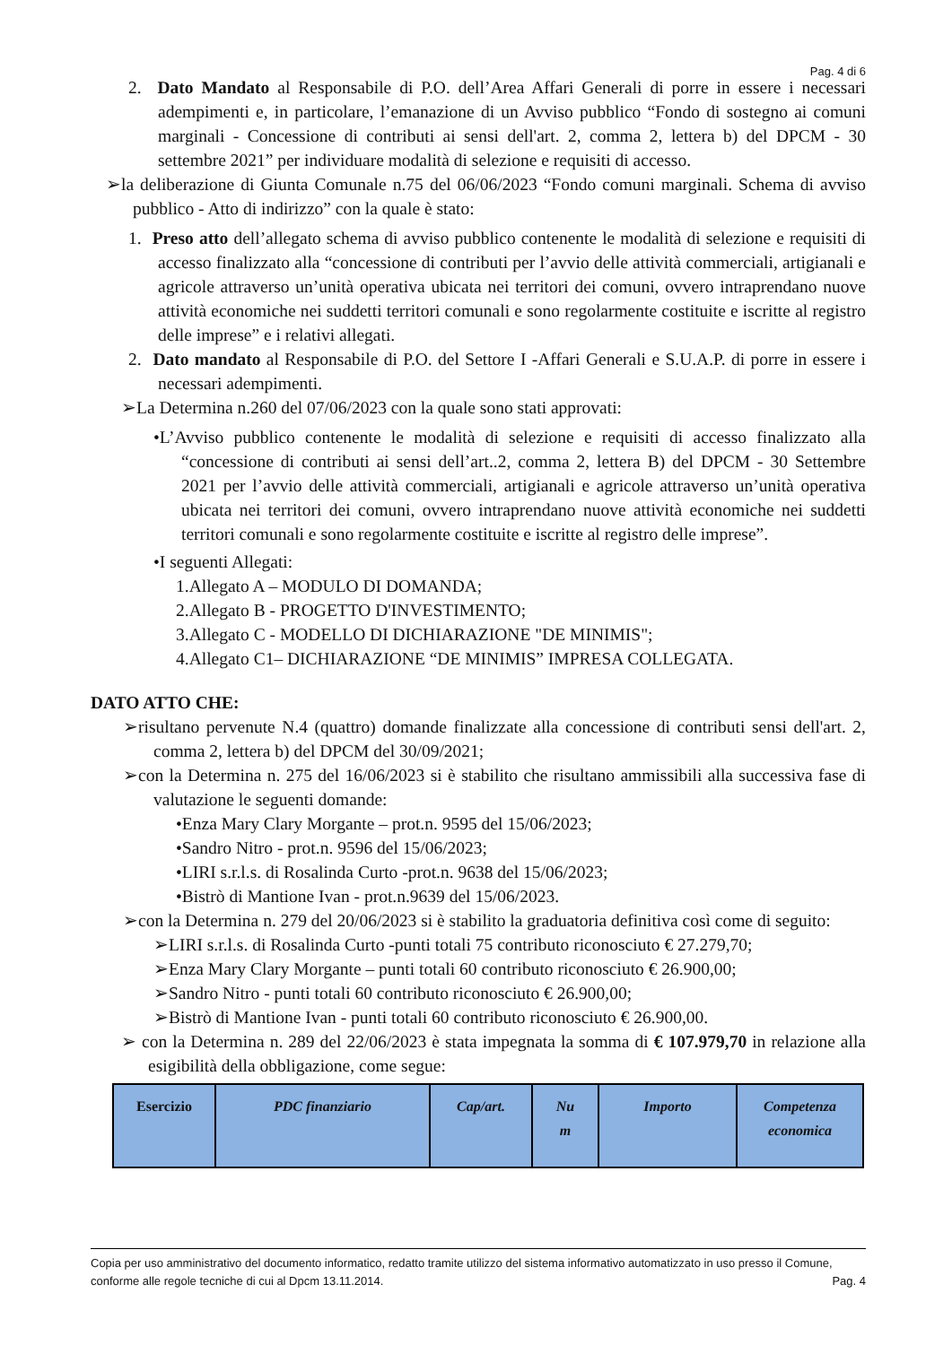Pag. 4 di 6
2. Dato Mandato al Responsabile di P.O. dell’Area Affari Generali di porre in essere i necessari adempimenti e, in particolare, l’emanazione di un Avviso pubblico “Fondo di sostegno ai comuni marginali - Concessione di contributi ai sensi dell'art. 2, comma 2, lettera b) del DPCM - 30 settembre 2021” per individuare modalità di selezione e requisiti di accesso.
➢la deliberazione di Giunta Comunale n.75 del 06/06/2023 “Fondo comuni marginali. Schema di avviso pubblico - Atto di indirizzo” con la quale è stato:
1. Preso atto dell’allegato schema di avviso pubblico contenente le modalità di selezione e requisiti di accesso finalizzato alla “concessione di contributi per l’avvio delle attività commerciali, artigianali e agricole attraverso un’unità operativa ubicata nei territori dei comuni, ovvero intraprendano nuove attività economiche nei suddetti territori comunali e sono regolarmente costituite e iscritte al registro delle imprese” e i relativi allegati.
2. Dato mandato al Responsabile di P.O. del Settore I -Affari Generali e S.U.A.P. di porre in essere i necessari adempimenti.
➢La Determina n.260 del 07/06/2023 con la quale sono stati approvati:
•L’Avviso pubblico contenente le modalità di selezione e requisiti di accesso finalizzato alla “concessione di contributi ai sensi dell’art..2, comma 2, lettera B) del DPCM - 30 Settembre 2021 per l’avvio delle attività commerciali, artigianali e agricole attraverso un’unità operativa ubicata nei territori dei comuni, ovvero intraprendano nuove attività economiche nei suddetti territori comunali e sono regolarmente costituite e iscritte al registro delle imprese”.
•I seguenti Allegati:
1.Allegato A – MODULO DI DOMANDA;
2.Allegato B - PROGETTO D'INVESTIMENTO;
3.Allegato C - MODELLO DI DICHIARAZIONE "DE MINIMIS";
4.Allegato C1– DICHIARAZIONE “DE MINIMIS” IMPRESA COLLEGATA.
DATO ATTO CHE:
➢risultano pervenute N.4 (quattro) domande finalizzate alla concessione di contributi sensi dell'art. 2, comma 2, lettera b) del DPCM del 30/09/2021;
➢con la Determina n. 275 del 16/06/2023 si è stabilito che risultano ammissibili alla successiva fase di valutazione le seguenti domande:
•Enza Mary Clary Morgante – prot.n. 9595 del 15/06/2023;
•Sandro Nitro - prot.n. 9596 del 15/06/2023;
•LIRI s.r.l.s. di Rosalinda Curto -prot.n. 9638 del 15/06/2023;
•Bistrò di Mantione Ivan - prot.n.9639 del 15/06/2023.
➢con la Determina n. 279 del 20/06/2023 si è stabilito la graduatoria definitiva così come di seguito:
➢LIRI s.r.l.s. di Rosalinda Curto -punti totali 75 contributo riconosciuto € 27.279,70;
➢Enza Mary Clary Morgante – punti totali 60 contributo riconosciuto € 26.900,00;
➢Sandro Nitro - punti totali 60 contributo riconosciuto € 26.900,00;
➢Bistrò di Mantione Ivan - punti totali 60 contributo riconosciuto € 26.900,00.
➢ con la Determina n. 289 del 22/06/2023 è stata impegnata la somma di € 107.979,70 in relazione alla esigibilità della obbligazione, come segue:
| Esercizio | PDC finanziario | Cap/art. | Nu m | Importo | Competenza economica |
Copia per uso amministrativo del documento informatico, redatto tramite utilizzo del sistema informativo automatizzato in uso presso il Comune, conforme alle regole tecniche di cui al Dpcm 13.11.2014. Pag. 4